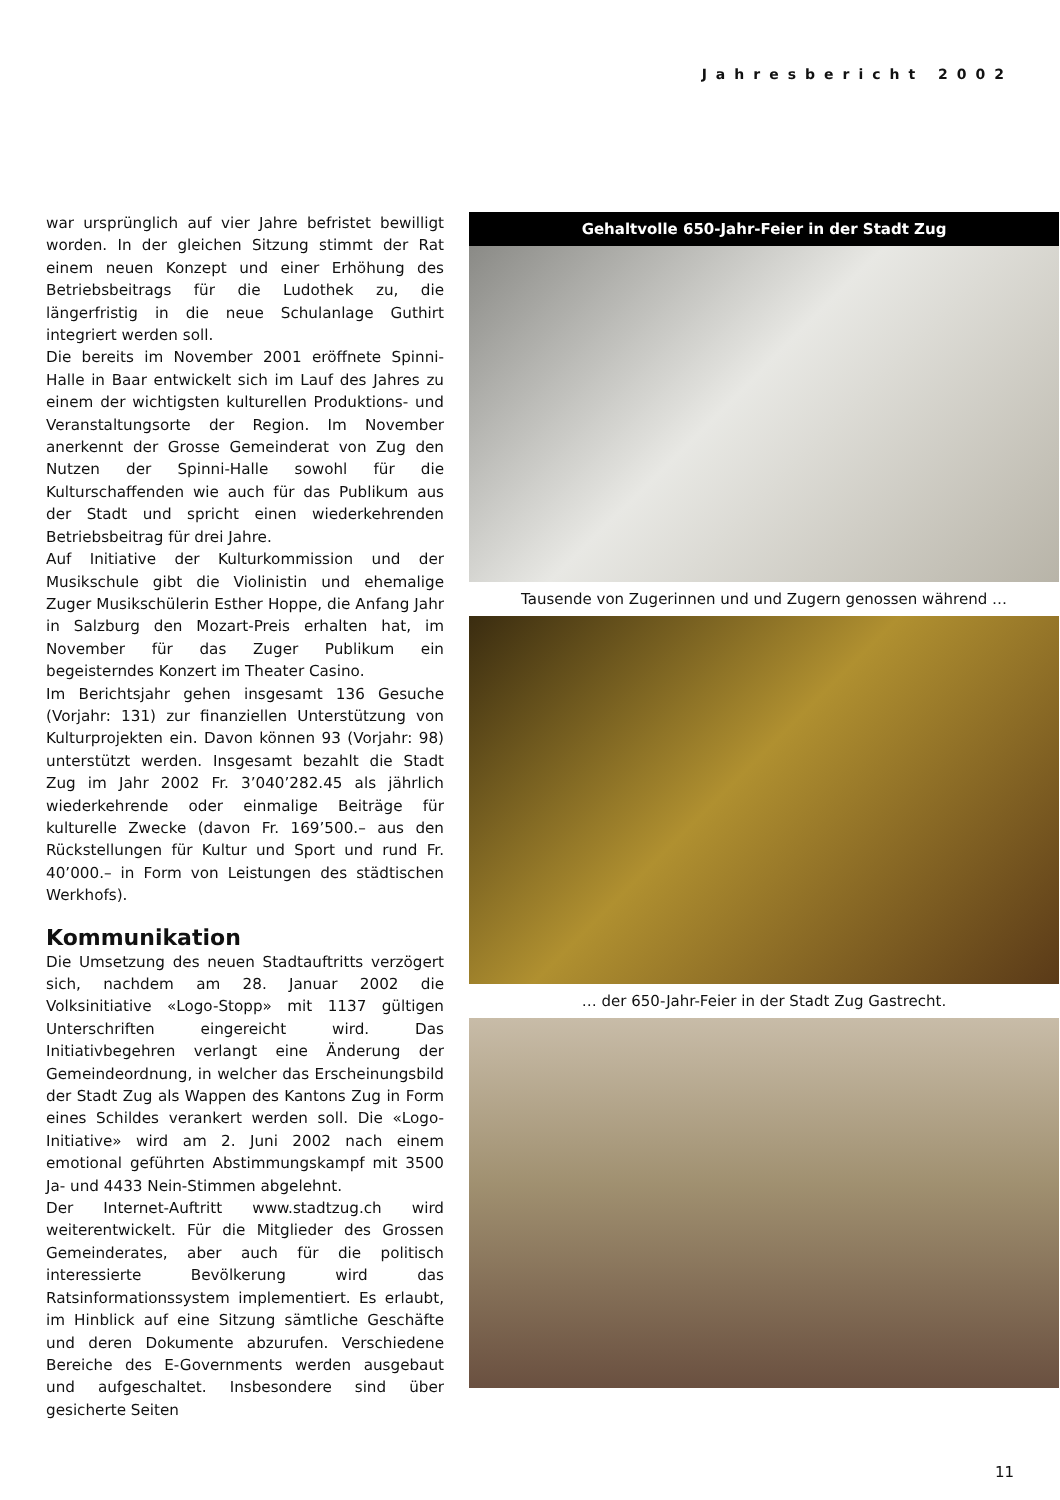Jahresbericht 2002
war ursprünglich auf vier Jahre befristet bewilligt worden. In der gleichen Sitzung stimmt der Rat einem neuen Konzept und einer Erhöhung des Betriebsbeitrags für die Ludothek zu, die längerfristig in die neue Schulanlage Guthirt integriert werden soll.
Die bereits im November 2001 eröffnete Spinni-Halle in Baar entwickelt sich im Lauf des Jahres zu einem der wichtigsten kulturellen Produktions- und Veranstaltungsorte der Region. Im November anerkennt der Grosse Gemeinderat von Zug den Nutzen der Spinni-Halle sowohl für die Kulturschaffenden wie auch für das Publikum aus der Stadt und spricht einen wiederkehrenden Betriebsbeitrag für drei Jahre.
Auf Initiative der Kulturkommission und der Musikschule gibt die Violinistin und ehemalige Zuger Musikschülerin Esther Hoppe, die Anfang Jahr in Salzburg den Mozart-Preis erhalten hat, im November für das Zuger Publikum ein begeisterndes Konzert im Theater Casino.
Im Berichtsjahr gehen insgesamt 136 Gesuche (Vorjahr: 131) zur finanziellen Unterstützung von Kulturprojekten ein. Davon können 93 (Vorjahr: 98) unterstützt werden. Insgesamt bezahlt die Stadt Zug im Jahr 2002 Fr. 3’040’282.45 als jährlich wiederkehrende oder einmalige Beiträge für kulturelle Zwecke (davon Fr. 169’500.– aus den Rückstellungen für Kultur und Sport und rund Fr. 40’000.– in Form von Leistungen des städtischen Werkhofs).
Kommunikation
Die Umsetzung des neuen Stadtauftritts verzögert sich, nachdem am 28. Januar 2002 die Volksinitiative «Logo-Stopp» mit 1137 gültigen Unterschriften eingereicht wird. Das Initiativbegehren verlangt eine Änderung der Gemeindeordnung, in welcher das Erscheinungsbild der Stadt Zug als Wappen des Kantons Zug in Form eines Schildes verankert werden soll. Die «Logo-Initiative» wird am 2. Juni 2002 nach einem emotional geführten Abstimmungskampf mit 3500 Ja- und 4433 Nein-Stimmen abgelehnt.
Der Internet-Auftritt www.stadtzug.ch wird weiterentwickelt. Für die Mitglieder des Grossen Gemeinderates, aber auch für die politisch interessierte Bevölkerung wird das Ratsinformationssystem implementiert. Es erlaubt, im Hinblick auf eine Sitzung sämtliche Geschäfte und deren Dokumente abzurufen. Verschiedene Bereiche des E-Governments werden ausgebaut und aufgeschaltet. Insbesondere sind über gesicherte Seiten
Gehaltvolle 650-Jahr-Feier in der Stadt Zug
Tausende von Zugerinnen und und Zugern genossen während …
… der 650-Jahr-Feier in der Stadt Zug Gastrecht.
11